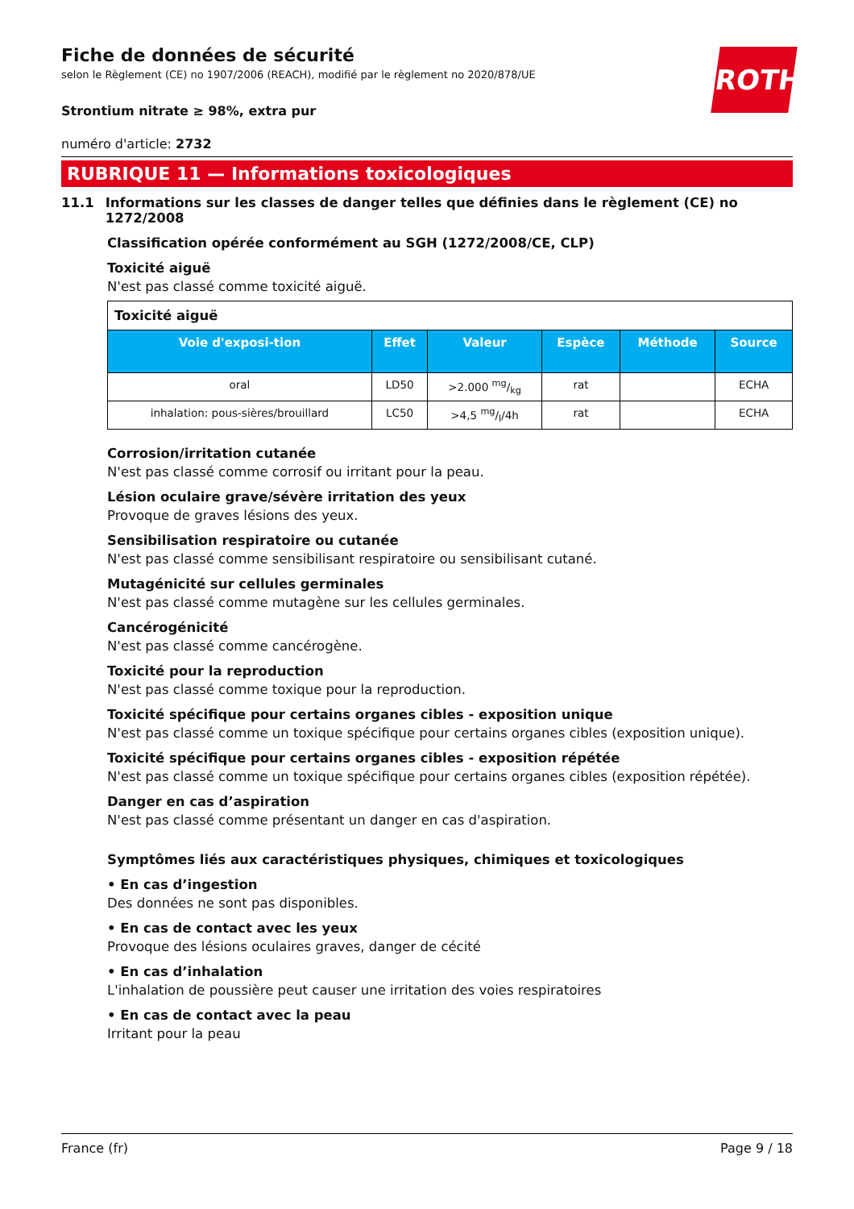ROTH
Fiche de données de sécurité
selon le Règlement (CE) no 1907/2006 (REACH), modifié par le règlement no 2020/878/UE
Strontium nitrate ≥ 98%, extra pur
numéro d'article: 2732
RUBRIQUE 11 — Informations toxicologiques
11.1 Informations sur les classes de danger telles que définies dans le règlement (CE) no 1272/2008
Classification opérée conformément au SGH (1272/2008/CE, CLP)
Toxicité aiguë
N'est pas classé comme toxicité aiguë.
| Toxicité aiguë | | | | | |
| Voie d'exposi-tion | Effet | Valeur | Espèce | Méthode | Source |
| oral | LD50 | >2.000 mg/kg | rat | | ECHA |
| inhalation: pous-sières/brouillard | LC50 | >4,5 mg/l/4h | rat | | ECHA |
Corrosion/irritation cutanée
N'est pas classé comme corrosif ou irritant pour la peau.
Lésion oculaire grave/sévère irritation des yeux
Provoque de graves lésions des yeux.
Sensibilisation respiratoire ou cutanée
N'est pas classé comme sensibilisant respiratoire ou sensibilisant cutané.
Mutagénicité sur cellules germinales
N'est pas classé comme mutagène sur les cellules germinales.
Cancérogénicité
N'est pas classé comme cancérogène.
Toxicité pour la reproduction
N'est pas classé comme toxique pour la reproduction.
Toxicité spécifique pour certains organes cibles - exposition unique
N'est pas classé comme un toxique spécifique pour certains organes cibles (exposition unique).
Toxicité spécifique pour certains organes cibles - exposition répétée
N'est pas classé comme un toxique spécifique pour certains organes cibles (exposition répétée).
Danger en cas d’aspiration
N'est pas classé comme présentant un danger en cas d'aspiration.
Symptômes liés aux caractéristiques physiques, chimiques et toxicologiques
• En cas d’ingestion
Des données ne sont pas disponibles.
• En cas de contact avec les yeux
Provoque des lésions oculaires graves, danger de cécité
• En cas d’inhalation
L'inhalation de poussière peut causer une irritation des voies respiratoires
• En cas de contact avec la peau
Irritant pour la peau
France (fr) Page 9 / 18